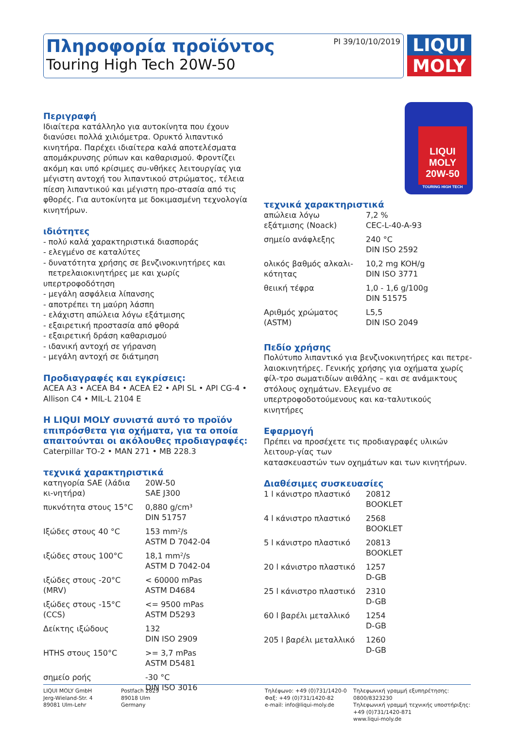PI 39/10/10/2019
Πληροφορία προϊόντος
Touring High Tech 20W-50
LIQUI
MOLY
Περιγραφή
Ιδιαίτερα κατάλληλο για αυτοκίνητα που έχουν διανύσει πολλά χιλιόμετρα. Ορυκτό λιπαντικό κινητήρα. Παρέχει ιδιαίτερα καλά αποτελέσματα απομάκρυνσης ρύπων και καθαρισμού. Φροντίζει ακόμη και υπό κρίσιμες συ-νθήκες λειτουργίας για μέγιστη αντοχή του λιπαντικού στρώματος, τέλεια πίεση λιπαντικού και μέγιστη προ-στασία από τις φθορές. Για αυτοκίνητα με δοκιμασμένη τεχνολογία κινητήρων.
ιδιότητες
- πολύ καλά χαρακτηριστικά διασποράς
- ελεγμένο σε καταλύτες
- δυνατότητα χρήσης σε βενζινοκινητήρες και
πετρελαιοκινητήρες με και χωρίς υπερτροφοδότηση
- μεγάλη ασφάλεια λίπανσης
- αποτρέπει τη μαύρη λάσπη
- ελάχιστη απώλεια λόγω εξάτμισης
- εξαιρετική προστασία από φθορά
- εξαιρετική δράση καθαρισμού
- ιδανική αντοχή σε γήρανση
- μεγάλη αντοχή σε διάτμηση
Προδιαγραφές και εγκρίσεις:
ACEA A3 • ACEA B4 • ACEA E2 • API SL • API CG-4 • Allison C4 • MIL-L 2104 E
Η LIQUI MOLY συνιστά αυτό το προϊόν επιπρόσθετα για οχήματα, για τα οποία απαιτούνται οι ακόλουθες προδιαγραφές:
Caterpillar TO-2 • MAN 271 • MB 228.3
τεχνικά χαρακτηριστικά
| κατηγορία SAE (λάδια κι-νητήρα) | 20W-50 SAE J300 |
| πυκνότητα στους 15°C | 0,880 g/cm³ DIN 51757 |
| Ιξώδες στους 40 °C | 153 mm²/s ASTM D 7042-04 |
| ιξώδες στους 100°C | 18,1 mm²/s ASTM D 7042-04 |
| ιξώδες στους -20°C (MRV) | < 60000 mPas ASTM D4684 |
| ιξώδες στους -15°C (CCS) | <= 9500 mPas ASTM D5293 |
| Δείκτης ιξώδους | 132 DIN ISO 2909 |
| HTHS στους 150°C | >= 3,7 mPas ASTM D5481 |
| σημείο ροής | -30 °C DIN ISO 3016 |
LIQUI MOLY
20W-50
TOURING HIGH TECH
τεχνικά χαρακτηριστικά
| απώλεια λόγω εξάτμισης (Noack) | 7,2 % CEC-L-40-A-93 |
| σημείο ανάφλεξης | 240 °C DIN ISO 2592 |
| ολικός βαθμός αλκαλι-κότητας | 10,2 mg KOH/g DIN ISO 3771 |
| θειική τέφρα | 1,0 - 1,6 g/100g DIN 51575 |
| Αριθμός χρώματος (ASTM) | L5,5 DIN ISO 2049 |
Πεδίο χρήσης
Πολύτυπο λιπαντικό για βενζινοκινητήρες και πετρε-λαιοκινητήρες. Γενικής χρήσης για οχήματα χωρίς φίλ-τρο σωματιδίων αιθάλης – και σε ανάμικτους στόλους οχημάτων. Ελεγμένο σε υπερτροφοδοτούμενους και κα-ταλυτικούς κινητήρες
Εφαρμογή
Πρέπει να προσέχετε τις προδιαγραφές υλικών λειτουρ-γίας των
κατασκευαστών των οχημάτων και των κινητήρων.
Διαθέσιμες συσκευασίες
| 1 l κάνιστρο πλαστικό | 20812 BOOKLET |
| 4 l κάνιστρο πλαστικό | 2568 BOOKLET |
| 5 l κάνιστρο πλαστικό | 20813 BOOKLET |
| 20 l κάνιστρο πλαστικό | 1257 D-GB |
| 25 l κάνιστρο πλαστικό | 2310 D-GB |
| 60 l βαρέλι μεταλλικό | 1254 D-GB |
| 205 l βαρέλι μεταλλικό | 1260 D-GB |
LIQUI MOLY GmbH
Jerg-Wieland-Str. 4
89081 Ulm-Lehr
Postfach 2829
89018 Ulm
Germany
Τηλέφωνο: +49 (0)731/1420-0
Φαξ: +49 (0)731/1420-82
e-mail: info@liqui-moly.de
Τηλεφωνική γραμμή εξυπηρέτησης:
0800/8323230
Τηλεφωνική γραμμή τεχνικής υποστήριξης:
+49 (0)731/1420-871
www.liqui-moly.de